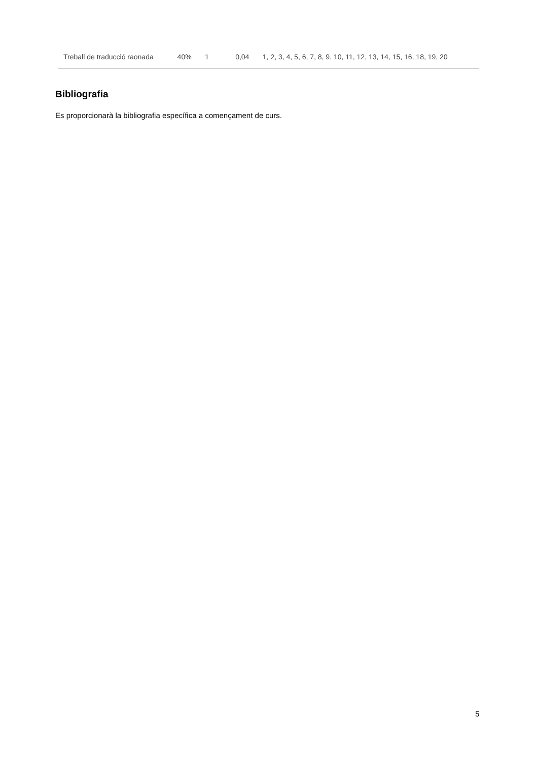| Treball de traducció raonada | 40% | 1 | 0,04 | 1, 2, 3, 4, 5, 6, 7, 8, 9, 10, 11, 12, 13, 14, 15, 16, 18, 19, 20 |
Bibliografia
Es proporcionarà la bibliografia específica a començament de curs.
5